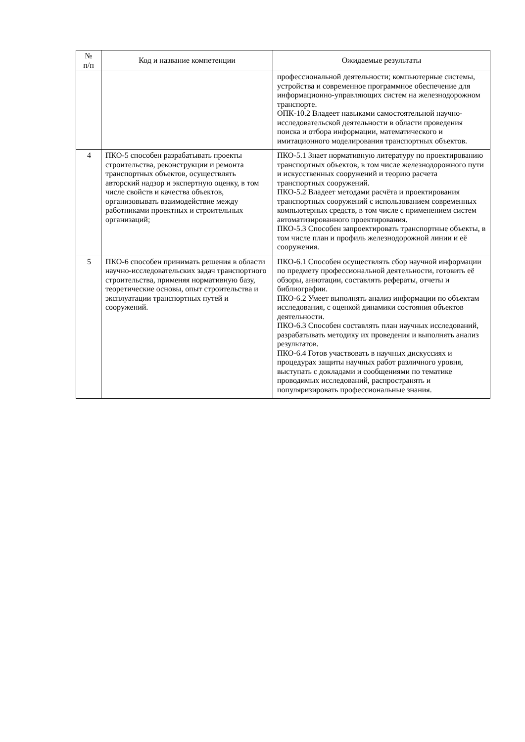| № п/п | Код и название компетенции | Ожидаемые результаты |
| --- | --- | --- |
| | | профессиональной деятельности; компьютерные системы, устройства и современное программное обеспечение для информационно-управляющих систем на железнодорожном транспорте. ОПК-10.2 Владеет навыками самостоятельной научно-исследовательской деятельности в области проведения поиска и отбора информации, математического и имитационного моделирования транспортных объектов. |
| 4 | ПКО-5 способен разрабатывать проекты строительства, реконструкции и ремонта транспортных объектов, осуществлять авторский надзор и экспертную оценку, в том числе свойств и качества объектов, организовывать взаимодействие между работниками проектных и строительных организаций; | ПКО-5.1 Знает нормативную литературу по проектированию транспортных объектов, в том числе железнодорожного пути и искусственных сооружений и теорию расчета транспортных сооружений. ПКО-5.2 Владеет методами расчёта и проектирования транспортных сооружений с использованием современных компьютерных средств, в том числе с применением систем автоматизированного проектирования. ПКО-5.3 Способен запроектировать транспортные объекты, в том числе план и профиль железнодорожной линии и её сооружения. |
| 5 | ПКО-6 способен принимать решения в области научно-исследовательских задач транспортного строительства, применяя нормативную базу, теоретические основы, опыт строительства и эксплуатации транспортных путей и сооружений. | ПКО-6.1 Способен осуществлять сбор научной информации по предмету профессиональной деятельности, готовить её обзоры, аннотации, составлять рефераты, отчеты и библиографии. ПКО-6.2 Умеет выполнять анализ информации по объектам исследования, с оценкой динамики состояния объектов деятельности. ПКО-6.3 Способен составлять план научных исследований, разрабатывать методику их проведения и выполнять анализ результатов. ПКО-6.4 Готов участвовать в научных дискуссиях и процедурах защиты научных работ различного уровня, выступать с докладами и сообщениями по тематике проводимых исследований, распространять и популяризировать профессиональные знания. |